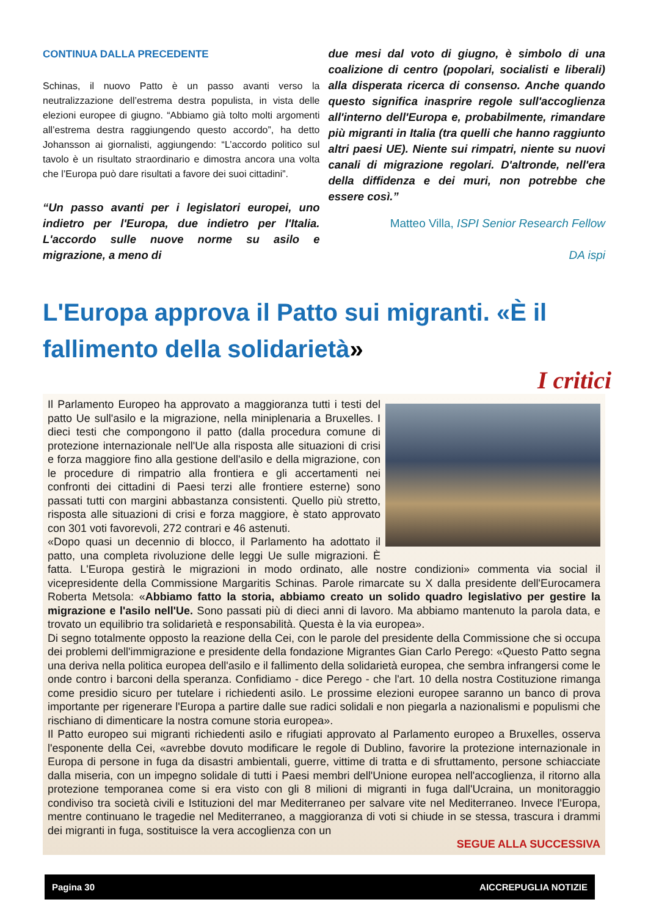CONTINUA DALLA PRECEDENTE
Schinas, il nuovo Patto è un passo avanti verso la neutralizzazione dell’estrema destra populista, in vista delle elezioni europee di giugno. “Abbiamo già tolto molti argomenti all’estrema destra raggiungendo questo accordo”, ha detto Johansson ai giornalisti, aggiungendo: “L’accordo politico sul tavolo è un risultato straordinario e dimostra ancora una volta che l’Europa può dare risultati a favore dei suoi cittadini”.
“Un passo avanti per i legislatori europei, uno indietro per l'Europa, due indietro per l'Italia. L'accordo sulle nuove norme su asilo e migrazione, a meno di
due mesi dal voto di giugno, è simbolo di una coalizione di centro (popolari, socialisti e liberali) alla disperata ricerca di consenso. Anche quando questo significa inasprire regole sull'accoglienza all'interno dell'Europa e, probabilmente, rimandare più migranti in Italia (tra quelli che hanno raggiunto altri paesi UE). Niente sui rimpatri, niente su nuovi canali di migrazione regolari. D'altronde, nell'era della diffidenza e dei muri, non potrebbe che essere così.”
Matteo Villa, ISPI Senior Research Fellow
DA ispi
L'Europa approva il Patto sui migranti. «È il fallimento della solidarietà»
I critici
Il Parlamento Europeo ha approvato a maggioranza tutti i testi del patto Ue sull'asilo e la migrazione, nella miniplenaria a Bruxelles. I dieci testi che compongono il patto (dalla procedura comune di protezione internazionale nell'Ue alla risposta alle situazioni di crisi e forza maggiore fino alla gestione dell'asilo e della migrazione, con le procedure di rimpatrio alla frontiera e gli accertamenti nei confronti dei cittadini di Paesi terzi alle frontiere esterne) sono passati tutti con margini abbastanza consistenti. Quello più stretto, risposta alle situazioni di crisi e forza maggiore, è stato approvato con 301 voti favorevoli, 272 contrari e 46 astenuti.
«Dopo quasi un decennio di blocco, il Parlamento ha adottato il patto, una completa rivoluzione delle leggi Ue sulle migrazioni. È fatta. L'Europa gestirà le migrazioni in modo ordinato, alle nostre condizioni» commenta via social il vicepresidente della Commissione Margaritis Schinas. Parole rimarcate su X dalla presidente dell'Eurocamera Roberta Metsola: «Abbiamo fatto la storia, abbiamo creato un solido quadro legislativo per gestire la migrazione e l'asilo nell'Ue. Sono passati più di dieci anni di lavoro. Ma abbiamo mantenuto la parola data, e trovato un equilibrio tra solidarietà e responsabilità. Questa è la via europea».
Di segno totalmente opposto la reazione della Cei, con le parole del presidente della Commissione che si occupa dei problemi dell'immigrazione e presidente della fondazione Migrantes Gian Carlo Perego: «Questo Patto segna una deriva nella politica europea dell'asilo e il fallimento della solidarietà europea, che sembra infrangersi come le onde contro i barconi della speranza. Confidiamo - dice Perego - che l'art. 10 della nostra Costituzione rimanga come presidio sicuro per tutelare i richiedenti asilo. Le prossime elezioni europee saranno un banco di prova importante per rigenerare l'Europa a partire dalle sue radici solidali e non piegarla a nazionalismi e populismi che rischiano di dimenticare la nostra comune storia europea».
Il Patto europeo sui migranti richiedenti asilo e rifugiati approvato al Parlamento europeo a Bruxelles, osserva l'esponente della Cei, «avrebbe dovuto modificare le regole di Dublino, favorire la protezione internazionale in Europa di persone in fuga da disastri ambientali, guerre, vittime di tratta e di sfruttamento, persone schiacciate dalla miseria, con un impegno solidale di tutti i Paesi membri dell'Unione europea nell'accoglienza, il ritorno alla protezione temporanea come si era visto con gli 8 milioni di migranti in fuga dall'Ucraina, un monitoraggio condiviso tra società civili e Istituzioni del mar Mediterraneo per salvare vite nel Mediterraneo. Invece l'Europa, mentre continuano le tragedie nel Mediterraneo, a maggioranza di voti si chiude in se stessa, trascura i drammi dei migranti in fuga, sostituisce la vera accoglienza con un
SEGUE ALLA SUCCESSIVA
Pagina 30 AICCREPUGLIA NOTIZIE